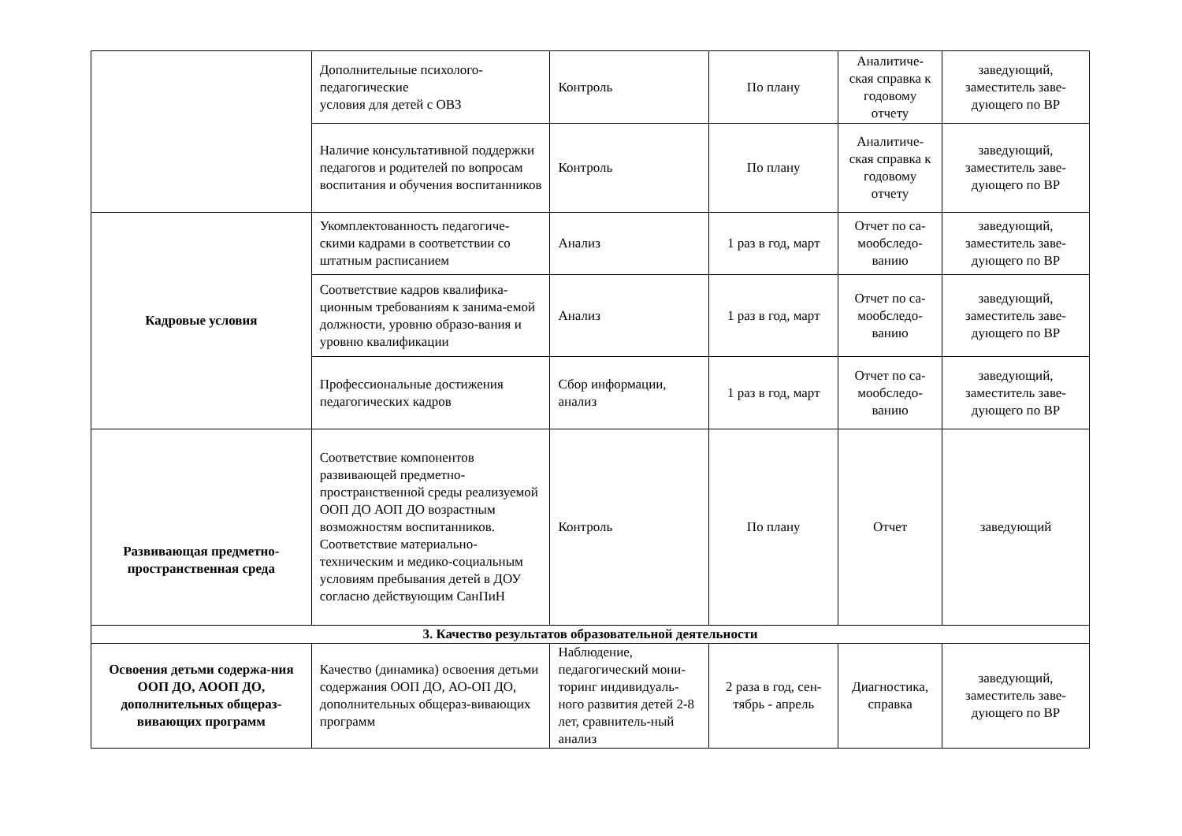| | Дополнительные психолого-педагогические условия для детей с ОВЗ | Контроль | По плану | Аналитиче-ская справка к годовому отчету | заведующий, заместитель заве-дующего по ВР |
| | Наличие консультативной поддержки педагогов и родителей по вопросам воспитания и обучения воспитанников | Контроль | По плану | Аналитиче-ская справка к годовому отчету | заведующий, заместитель заве-дующего по ВР |
| Кадровые условия | Укомплектованность педагогиче-скими кадрами в соответствии со штатным расписанием | Анализ | 1 раз в год, март | Отчет по са-мообследо-ванию | заведующий, заместитель заве-дующего по ВР |
| | Соответствие кадров квалифика-ционным требованиям к занима-емой должности, уровню образо-вания и уровню квалификации | Анализ | 1 раз в год, март | Отчет по са-мообследо-ванию | заведующий, заместитель заве-дующего по ВР |
| | Профессиональные достижения педагогических кадров | Сбор информации, анализ | 1 раз в год, март | Отчет по са-мообследо-ванию | заведующий, заместитель заве-дующего по ВР |
| Развивающая предметно-пространственная среда | Соответствие компонентов развивающей предметно-пространственной среды реализуемой ООП ДО АОП ДО возрастным возможностям воспитанников. Соответствие материально-техническим и медико-социальным условиям пребывания детей в ДОУ согласно действующим СанПиН | Контроль | По плану | Отчет | заведующий |
| 3. Качество результатов образовательной деятельности | | | | | |
| Освоения детьми содержа-ния ООП ДО, АООП ДО, дополнительных общераз-вивающих программ | Качество (динамика) освоения детьми содержания ООП ДО, АО-ОП ДО, дополнительных общераз-вивающих программ | Наблюдение, педагогический мони-торинг индивидуаль-ного развития детей 2-8 лет, сравнитель-ный анализ | 2 раза в год, сен-тябрь - апрель | Диагностика, справка | заведующий, заместитель заве-дующего по ВР |